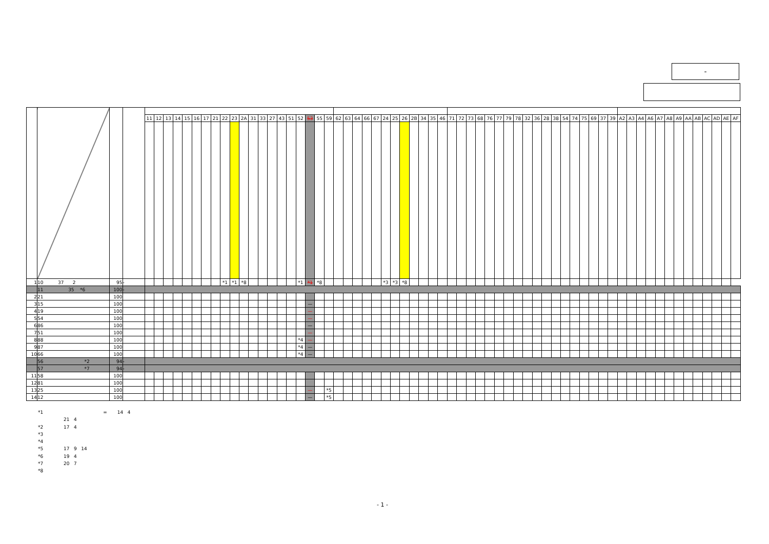-
| | | | | 11 | 12 | 13 | 14 | 15 | 16 | 17 | 21 | 22 | 23 | 2A | 31 | 33 | 27 | 43 | 51 | 52 | 53 | 55 | 59 | 62 | 63 | 64 | 66 | 67 | 24 | 25 | 26 | 2B | 34 | 35 | 46 | 71 | 72 | 73 | 68 | 76 | 77 | 79 | 78 | 32 | 36 | 28 | 38 | 54 | 74 | 75 | 69 | 37 | 39 | A2 | A3 | A4 | A6 | A7 | A8 | A9 | AA | AB | AC | AD | AE | AF |
| 1 | 10 37 2 | 95 | - | | | | | | | | | *1 | *1 | *8 | | | | | | *1 | *1 | *8 | | | | | | | *3 | *3 | *8 | | | | | | | | | | | | | | | | | | | | | | | | | | | | | | | | | | | |
| | 11 35 *6 | 100 | - | | | | | | | | | | | | | | | | | | | | | | | | | | | | | | | | | | | | | | | | | | | | | | | | | | | | | | | | | | | | | | | |
| 2 | 21 | 100 | | | | | | | | | | | | | | | | | | | | | | | | | | | | | | | | | | | | | | | | | | | | | | | | | | | | | | | | | | | | | | | | |
| 3 | 15 | 100 | | | | | | | | | | | | | | | | | | | — | | | | | | | | | | | | | | | | | | | | | | | | | | | | | | | | | | | | | | | | | | | | | |
| 4 | 19 | 100 | | | | | | | | | | | | | | | | | | | — | | | | | | | | | | | | | | | | | | | | | | | | | | | | | | | | | | | | | | | | | | | | | |
| 5 | 54 | 100 | | | | | | | | | | | | | | | | | | | — | | | | | | | | | | | | | | | | | | | | | | | | | | | | | | | | | | | | | | | | | | | | | |
| 6 | 86 | 100 | | | | | | | | | | | | | | | | | | | — | | | | | | | | | | | | | | | | | | | | | | | | | | | | | | | | | | | | | | | | | | | | | |
| 7 | 51 | 100 | | | | | | | | | | | | | | | | | | | — | | | | | | | | | | | | | | | | | | | | | | | | | | | | | | | | | | | | | | | | | | | | | |
| 8 | 88 | 100 | | | | | | | | | | | | | | | | | | *4 | — | | | | | | | | | | | | | | | | | | | | | | | | | | | | | | | | | | | | | | | | | | | | | |
| 9 | 87 | 100 | | | | | | | | | | | | | | | | | | *4 | — | | | | | | | | | | | | | | | | | | | | | | | | | | | | | | | | | | | | | | | | | | | | | |
| 10 | 66 | 100 | | | | | | | | | | | | | | | | | | *4 | — | | | | | | | | | | | | | | | | | | | | | | | | | | | | | | | | | | | | | | | | | | | | | |
| | 56 *2 | 94 | - | | | | | | | | | | | | | | | | | | | | | | | | | | | | | | | | | | | | | | | | | | | | | | | | | | | | | | | | | | | | | | | |
| | 57 *7 | 94 | - | | | | | | | | | | | | | | | | | | | | | | | | | | | | | | | | | | | | | | | | | | | | | | | | | | | | | | | | | | | | | | | |
| 11 | 58 | 100 | | | | | | | | | | | | | | | | | | | | | | | | | | | | | | | | | | | | | | | | | | | | | | | | | | | | | | | | | | | | | | | | |
| 12 | 81 | 100 | | | | | | | | | | | | | | | | | | | | | | | | | | | | | | | | | | | | | | | | | | | | | | | | | | | | | | | | | | | | | | | | |
| 13 | 25 | 100 | | | | | | | | | | | | | | | | | | | — | | *5 | | | | | | | | | | | | | | | | | | | | | | | | | | | | | | | | | | | | | | | | | | | |
| 14 | 12 | 100 | | | | | | | | | | | | | | | | | | | — | | *5 | | | | | | | | | | | | | | | | | | | | | | | | | | | | | | | | | | | | | | | | | | | |
*1 = 14 4
21 4
*2 17 4
*3
*4
*5 17 9 14
*6 19 4
*7 20 7
*8
- 1 -